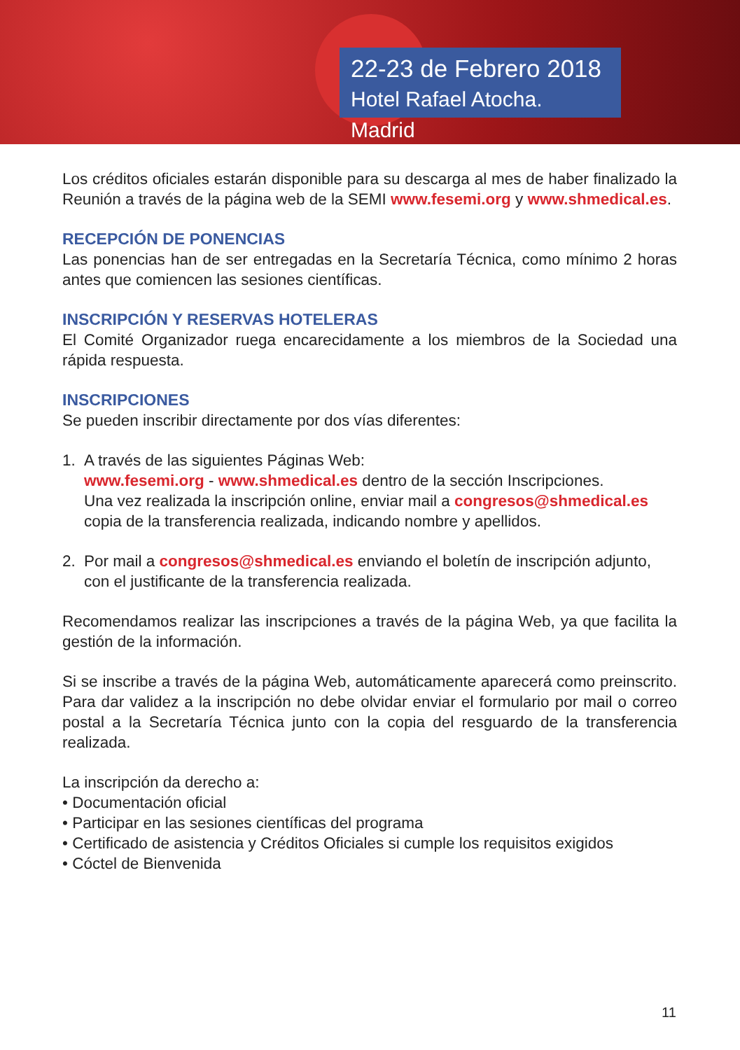22-23 de Febrero 2018
Hotel Rafael Atocha. Madrid
Los créditos oficiales estarán disponible para su descarga al mes de haber finalizado la Reunión a través de la página web de la SEMI www.fesemi.org y www.shmedical.es.
RECEPCIÓN DE PONENCIAS
Las ponencias han de ser entregadas en la Secretaría Técnica, como mínimo 2 horas antes que comiencen las sesiones científicas.
INSCRIPCIÓN Y RESERVAS HOTELERAS
El Comité Organizador ruega encarecidamente a los miembros de la Sociedad una rápida respuesta.
INSCRIPCIONES
Se pueden inscribir directamente por dos vías diferentes:
1. A través de las siguientes Páginas Web:
www.fesemi.org - www.shmedical.es dentro de la sección Inscripciones.
Una vez realizada la inscripción online, enviar mail a congresos@shmedical.es copia de la transferencia realizada, indicando nombre y apellidos.
2. Por mail a congresos@shmedical.es enviando el boletín de inscripción adjunto, con el justificante de la transferencia realizada.
Recomendamos realizar las inscripciones a través de la página Web, ya que facilita la gestión de la información.
Si se inscribe a través de la página Web, automáticamente aparecerá como preinscrito. Para dar validez a la inscripción no debe olvidar enviar el formulario por mail o correo postal a la Secretaría Técnica junto con la copia del resguardo de la transferencia realizada.
La inscripción da derecho a:
• Documentación oficial
• Participar en las sesiones científicas del programa
• Certificado de asistencia y Créditos Oficiales si cumple los requisitos exigidos
• Cóctel de Bienvenida
11